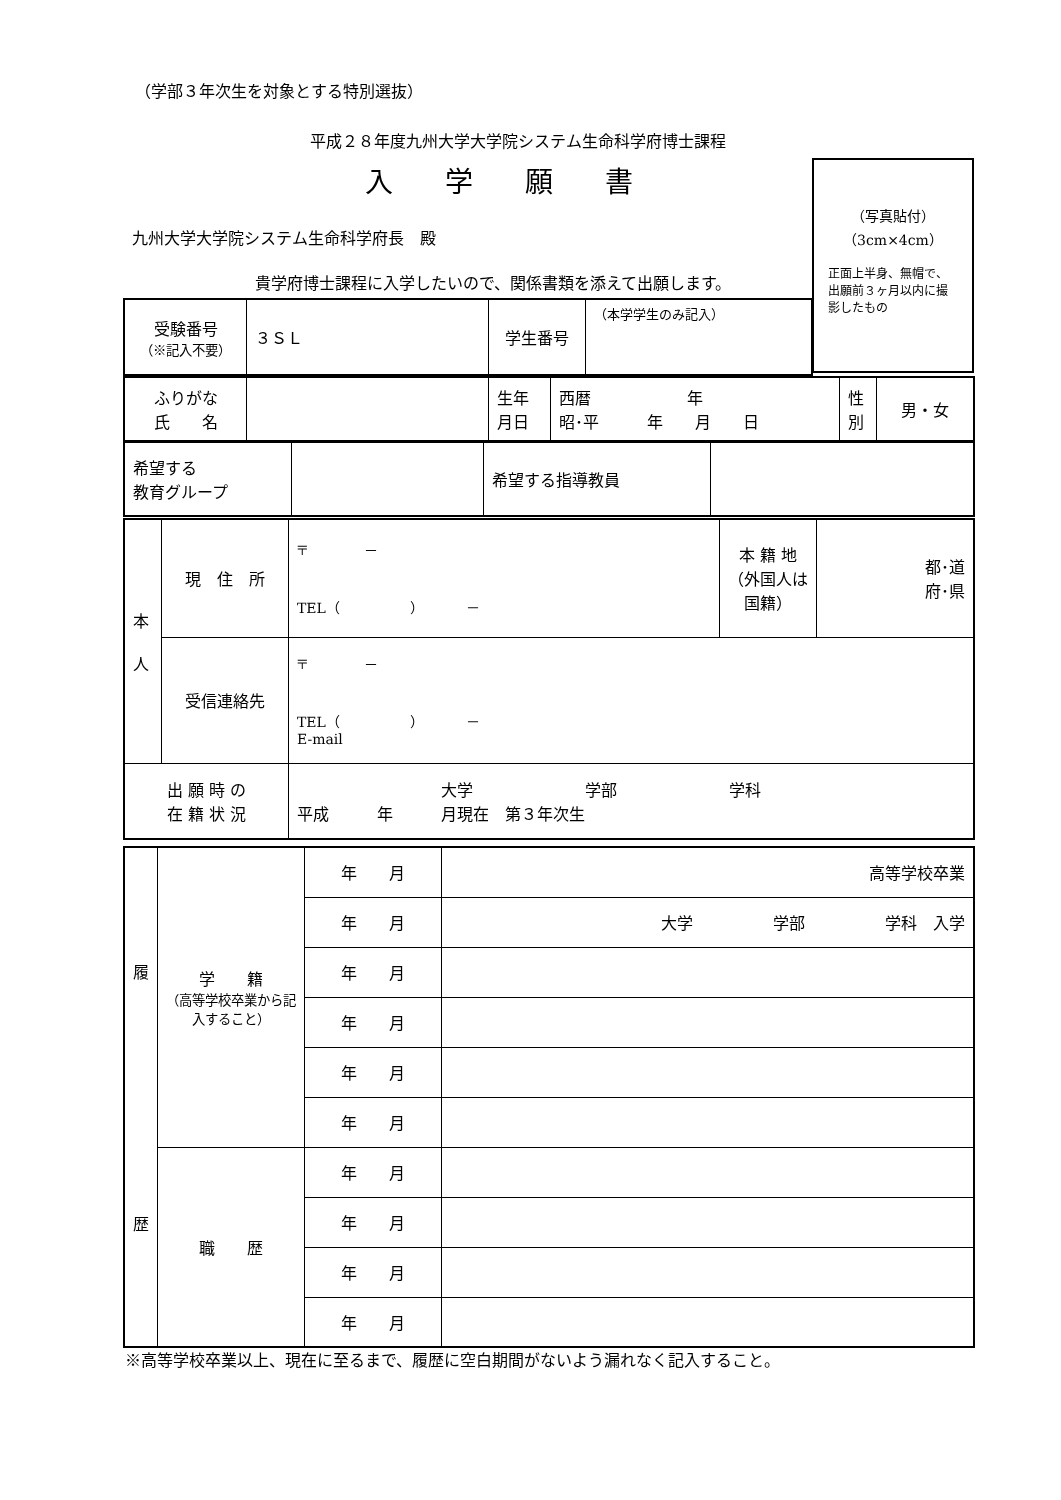（学部３年次生を対象とする特別選抜）
平成２８年度九州大学大学院システム生命科学府博士課程
入学願書
九州大学大学院システム生命科学府長　殿
貴学府博士課程に入学したいので、関係書類を添えて出願します。
（写真貼付）
（3cm×4cm）
正面上半身、無帽で、出願前３ヶ月以内に撮影したもの
| 受験番号 （※記入不要） | ３ＳＬ | 学生番号 | （本学学生のみ記入） |
| ふりがな 氏 名 | | 生年 月日 | 西暦 年 昭･平 年 月 日 | 性 別 | 男・女 |
| 希望する 教育グループ | | 希望する指導教員 | |
| 本 人 | 現 住 所 | 〒 － TEL（ ） － | 本 籍 地 （外国人は国籍） | 都･道 府･県 |
| | 受信連絡先 | 〒 － TEL（ ） － E-mail | | |
| 出 願 時 の 在 籍 状 況 | | 大学 学部 学科 平成 年 月現在 第３年次生 | | |
| 履 歴 | 学 籍 （高等学校卒業から記入すること） | 年 月 | 高等学校卒業 |
| | | 年 月 | 大学 学部 学科 入学 |
| | | 年 月 | |
| | | 年 月 | |
| | | 年 月 | |
| | | 年 月 | |
| | 職 歴 | 年 月 | |
| | | 年 月 | |
| | | 年 月 | |
| | | 年 月 | |
※高等学校卒業以上、現在に至るまで、履歴に空白期間がないよう漏れなく記入すること。